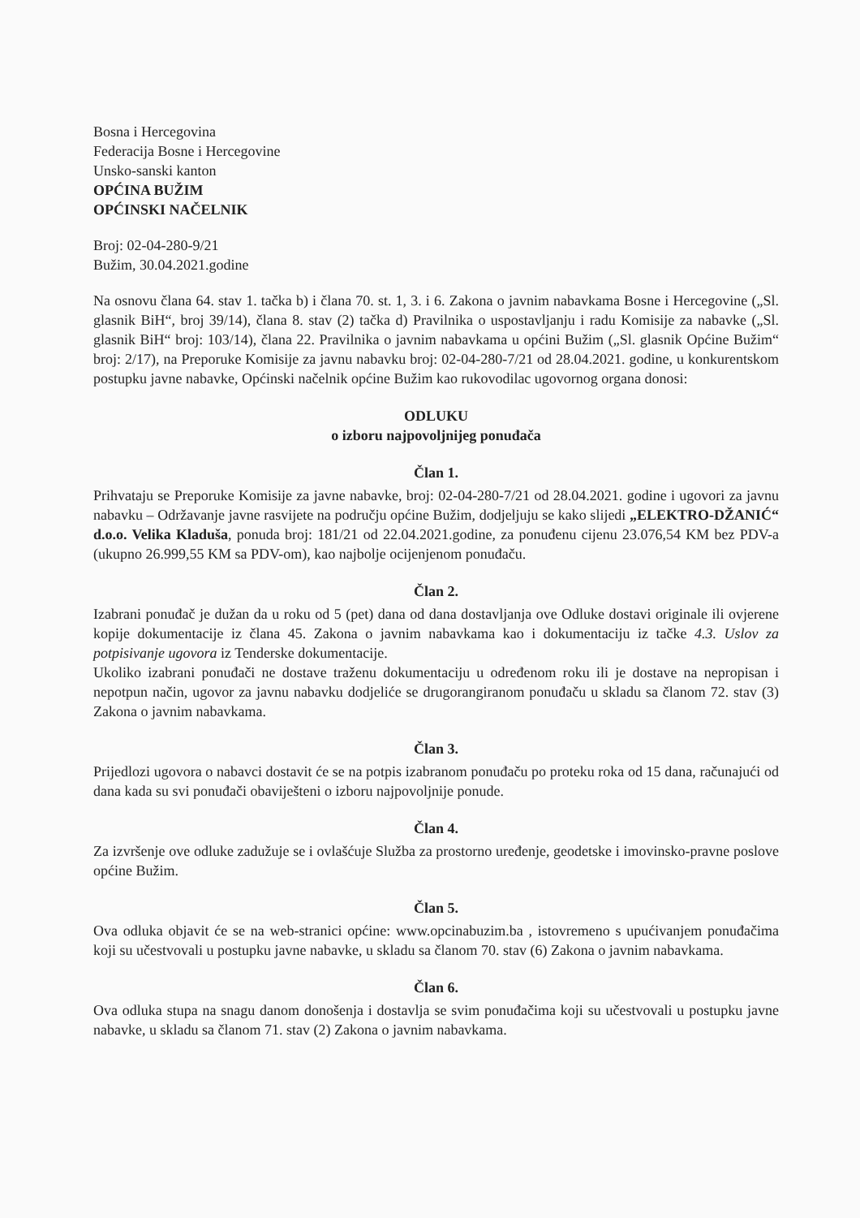Bosna i Hercegovina
Federacija Bosne i Hercegovine
Unsko-sanski kanton
OPĆINA BUŽIM
OPĆINSKI NAČELNIK
Broj: 02-04-280-9/21
Bužim, 30.04.2021.godine
Na osnovu člana 64. stav 1. tačka b) i člana 70. st. 1, 3. i 6. Zakona o javnim nabavkama Bosne i Hercegovine („Sl. glasnik BiH“, broj 39/14), člana 8. stav (2) tačka d) Pravilnika o uspostavljanju i radu Komisije za nabavke („Sl. glasnik BiH“ broj: 103/14), člana 22. Pravilnika o javnim nabavkama u općini Bužim („Sl. glasnik Općine Bužim“ broj: 2/17), na Preporuke Komisije za javnu nabavku broj: 02-04-280-7/21 od 28.04.2021. godine, u konkurentskom postupku javne nabavke, Općinski načelnik općine Bužim kao rukovodilac ugovornog organa donosi:
ODLUKU
o izboru najpovoljnijeg ponuđača
Član 1.
Prihvataju se Preporuke Komisije za javne nabavke, broj: 02-04-280-7/21 od 28.04.2021. godine i ugovori za javnu nabavku – Održavanje javne rasvijete na području općine Bužim, dodjeljuju se kako slijedi „ELEKTRO-DŽANIĆ“ d.o.o. Velika Kladuša, ponuda broj: 181/21 od 22.04.2021.godine, za ponuđenu cijenu 23.076,54 KM bez PDV-a (ukupno 26.999,55 KM sa PDV-om), kao najbolje ocijenjenom ponuđaču.
Član 2.
Izabrani ponuđač je dužan da u roku od 5 (pet) dana od dana dostavljanja ove Odluke dostavi originale ili ovjerene kopije dokumentacije iz člana 45. Zakona o javnim nabavkama kao i dokumentaciju iz tačke 4.3. Uslov za potpisivanje ugovora iz Tenderske dokumentacije.
Ukoliko izabrani ponuđači ne dostave traženu dokumentaciju u određenom roku ili je dostave na nepropisan i nepotpun način, ugovor za javnu nabavku dodjeliće se drugorangiranom ponuđaču u skladu sa članom 72. stav (3) Zakona o javnim nabavkama.
Član 3.
Prijedlozi ugovora o nabavci dostavit će se na potpis izabranom ponuđaču po proteku roka od 15 dana, računajući od dana kada su svi ponuđači obaviješteni o izboru najpovoljnije ponude.
Član 4.
Za izvršenje ove odluke zadužuje se i ovlašćuje Služba za prostorno uređenje, geodetske i imovinsko-pravne poslove općine Bužim.
Član 5.
Ova odluka objavit će se na web-stranici općine: www.opcinabuzim.ba , istovremeno s upućivanjem ponuđačima koji su učestvovali u postupku javne nabavke, u skladu sa članom 70. stav (6) Zakona o javnim nabavkama.
Član 6.
Ova odluka stupa na snagu danom donošenja i dostavlja se svim ponuđačima koji su učestvovali u postupku javne nabavke, u skladu sa članom 71. stav (2) Zakona o javnim nabavkama.